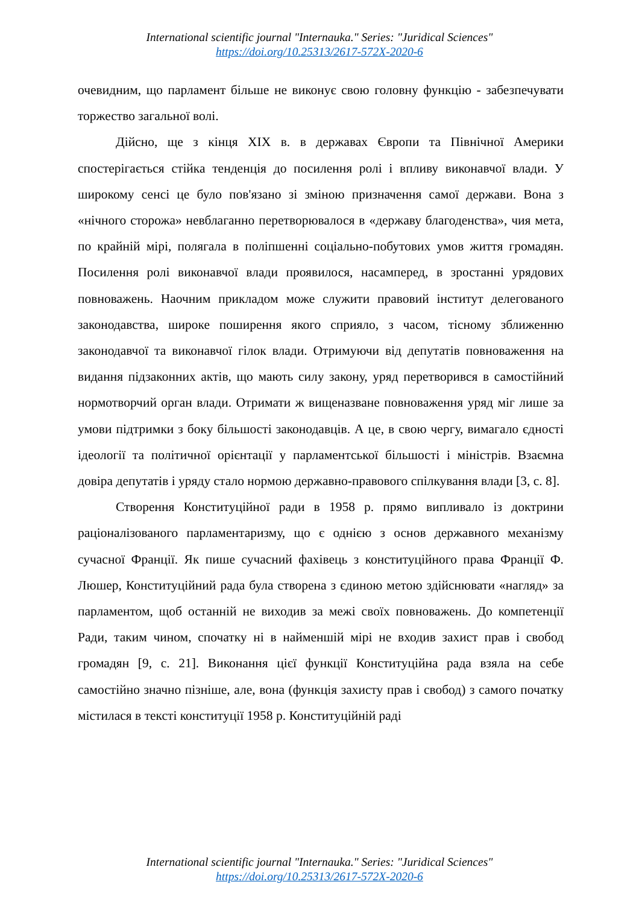International scientific journal "Internauka." Series: "Juridical Sciences"
https://doi.org/10.25313/2617-572X-2020-6
очевидним, що парламент більше не виконує свою головну функцію - забезпечувати торжество загальної волі.
Дійсно, ще з кінця XIX в. в державах Європи та Північної Америки спостерігається стійка тенденція до посилення ролі і впливу виконавчої влади. У широкому сенсі це було пов'язано зі зміною призначення самої держави. Вона з «нічного сторожа» невблаганно перетворювалося в «державу благоденства», чия мета, по крайній мірі, полягала в поліпшенні соціально-побутових умов життя громадян. Посилення ролі виконавчої влади проявилося, насамперед, в зростанні урядових повноважень. Наочним прикладом може служити правовий інститут делегованого законодавства, широке поширення якого сприяло, з часом, тісному зближенню законодавчої та виконавчої гілок влади. Отримуючи від депутатів повноваження на видання підзаконних актів, що мають силу закону, уряд перетворився в самостійний нормотворчий орган влади. Отримати ж вищеназване повноваження уряд міг лише за умови підтримки з боку більшості законодавців. А це, в свою чергу, вимагало єдності ідеології та політичної орієнтації у парламентської більшості і міністрів. Взаємна довіра депутатів і уряду стало нормою державно-правового спілкування влади [3, с. 8].
Створення Конституційної ради в 1958 р. прямо випливало із доктрини раціоналізованого парламентаризму, що є однією з основ державного механізму сучасної Франції. Як пише сучасний фахівець з конституційного права Франції Ф. Люшер, Конституційний рада була створена з єдиною метою здійснювати «нагляд» за парламентом, щоб останній не виходив за межі своїх повноважень. До компетенції Ради, таким чином, спочатку ні в найменшій мірі не входив захист прав і свобод громадян [9, с. 21]. Виконання цієї функції Конституційна рада взяла на себе самостійно значно пізніше, але, вона (функція захисту прав і свобод) з самого початку містилася в тексті конституції 1958 р. Конституційній раді
International scientific journal "Internauka." Series: "Juridical Sciences"
https://doi.org/10.25313/2617-572X-2020-6